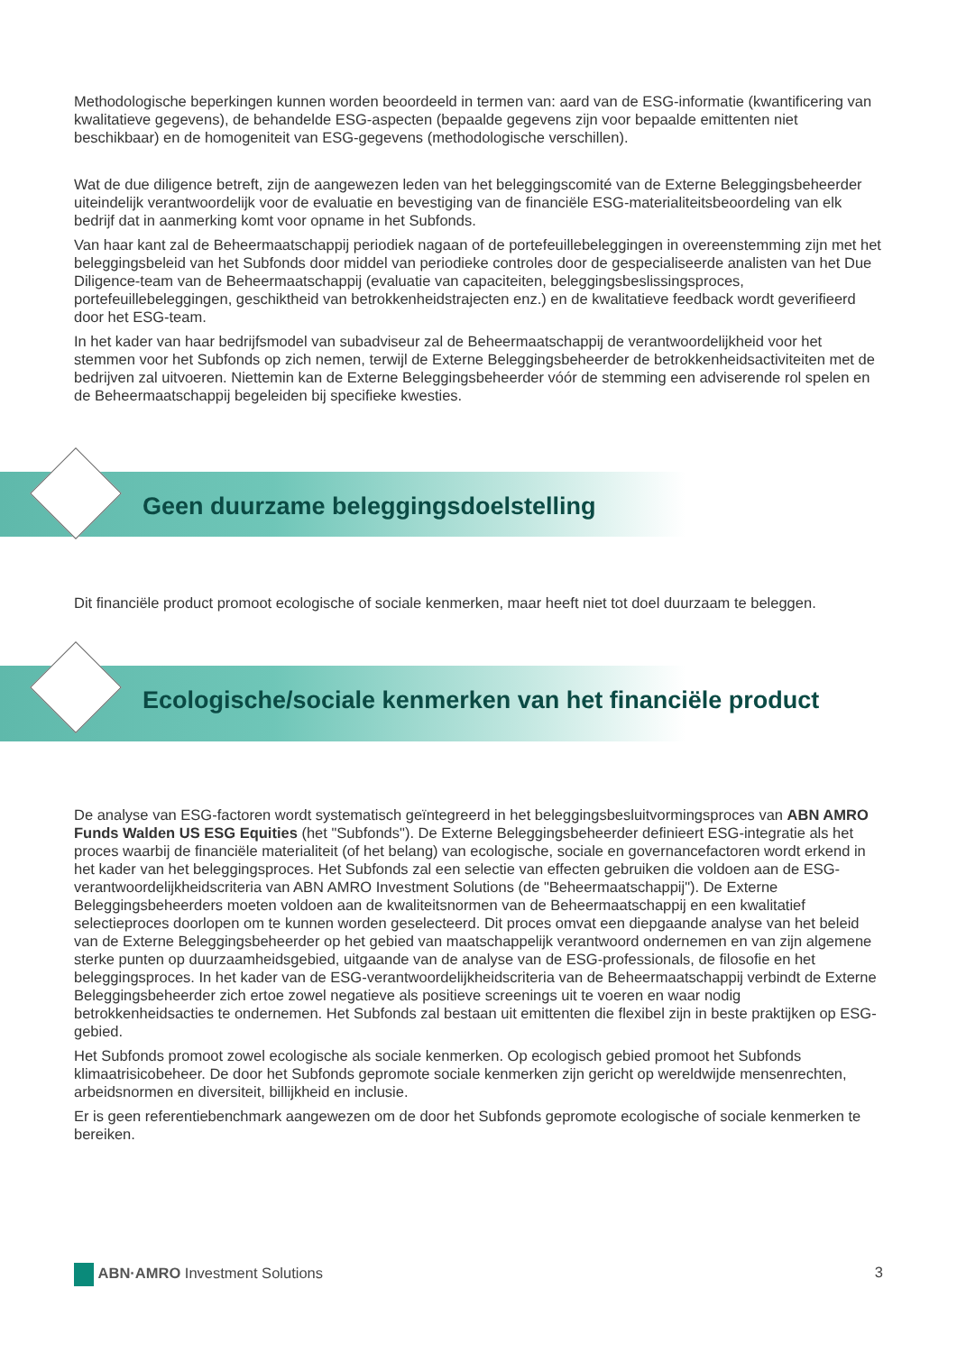Methodologische beperkingen kunnen worden beoordeeld in termen van: aard van de ESG-informatie (kwantificering van kwalitatieve gegevens), de behandelde ESG-aspecten (bepaalde gegevens zijn voor bepaalde emittenten niet beschikbaar) en de homogeniteit van ESG-gegevens (methodologische verschillen).
Wat de due diligence betreft, zijn de aangewezen leden van het beleggingscomité van de Externe Beleggingsbeheerder uiteindelijk verantwoordelijk voor de evaluatie en bevestiging van de financiële ESG-materialiteitsbeoordeling van elk bedrijf dat in aanmerking komt voor opname in het Subfonds.
Van haar kant zal de Beheermaatschappij periodiek nagaan of de portefeuillebeleggingen in overeenstemming zijn met het beleggingsbeleid van het Subfonds door middel van periodieke controles door de gespecialiseerde analisten van het Due Diligence-team van de Beheermaatschappij (evaluatie van capaciteiten, beleggingsbeslissingsproces, portefeuillebeleggingen, geschiktheid van betrokkenheidstrajecten enz.) en de kwalitatieve feedback wordt geverifieerd door het ESG-team.
In het kader van haar bedrijfsmodel van subadviseur zal de Beheermaatschappij de verantwoordelijkheid voor het stemmen voor het Subfonds op zich nemen, terwijl de Externe Beleggingsbeheerder de betrokkenheidsactiviteiten met de bedrijven zal uitvoeren. Niettemin kan de Externe Beleggingsbeheerder vóór de stemming een adviserende rol spelen en de Beheermaatschappij begeleiden bij specifieke kwesties.
Geen duurzame beleggingsdoelstelling
Dit financiële product promoot ecologische of sociale kenmerken, maar heeft niet tot doel duurzaam te beleggen.
Ecologische/sociale kenmerken van het financiële product
De analyse van ESG-factoren wordt systematisch geïntegreerd in het beleggingsbesluitvormingsproces van ABN AMRO Funds Walden US ESG Equities (het "Subfonds"). De Externe Beleggingsbeheerder definieert ESG-integratie als het proces waarbij de financiële materialiteit (of het belang) van ecologische, sociale en governancefactoren wordt erkend in het kader van het beleggingsproces. Het Subfonds zal een selectie van effecten gebruiken die voldoen aan de ESG-verantwoordelijkheidscriteria van ABN AMRO Investment Solutions (de "Beheermaatschappij"). De Externe Beleggingsbeheerders moeten voldoen aan de kwaliteitsnormen van de Beheermaatschappij en een kwalitatief selectieproces doorlopen om te kunnen worden geselecteerd. Dit proces omvat een diepgaande analyse van het beleid van de Externe Beleggingsbeheerder op het gebied van maatschappelijk verantwoord ondernemen en van zijn algemene sterke punten op duurzaamheidsgebied, uitgaande van de analyse van de ESG-professionals, de filosofie en het beleggingsproces. In het kader van de ESG-verantwoordelijkheidscriteria van de Beheermaatschappij verbindt de Externe Beleggingsbeheerder zich ertoe zowel negatieve als positieve screenings uit te voeren en waar nodig betrokkenheidsacties te ondernemen. Het Subfonds zal bestaan uit emittenten die flexibel zijn in beste praktijken op ESG-gebied.
Het Subfonds promoot zowel ecologische als sociale kenmerken. Op ecologisch gebied promoot het Subfonds klimaatrisicobeheer. De door het Subfonds gepromote sociale kenmerken zijn gericht op wereldwijde mensenrechten, arbeidsnormen en diversiteit, billijkheid en inclusie.
Er is geen referentiebenchmark aangewezen om de door het Subfonds gepromote ecologische of sociale kenmerken te bereiken.
ABN·AMRO Investment Solutions 3